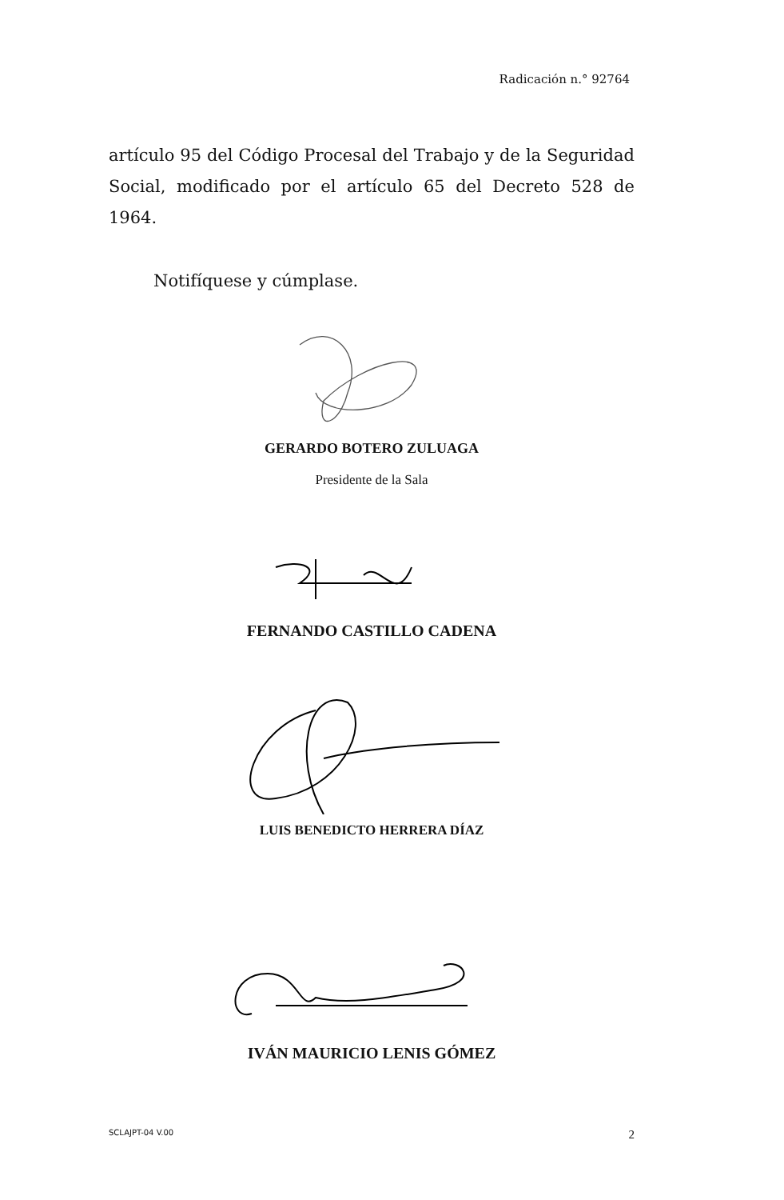Radicación n.° 92764
artículo 95 del Código Procesal del Trabajo y de la Seguridad Social, modificado por el artículo 65 del Decreto 528 de 1964.
Notifíquese y cúmplase.
GERARDO BOTERO ZULUAGA
Presidente de la Sala
FERNANDO CASTILLO CADENA
LUIS BENEDICTO HERRERA DÍAZ
IVÁN MAURICIO LENIS GÓMEZ
SCLAJPT-04 V.00 2